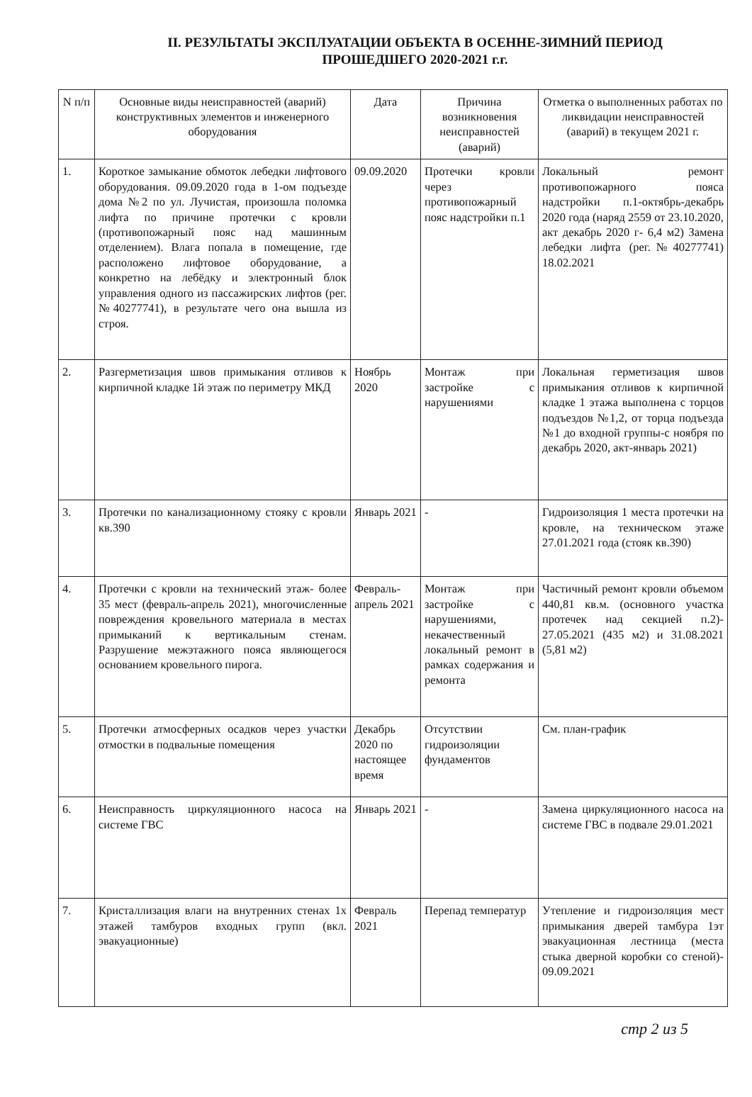II. РЕЗУЛЬТАТЫ ЭКСПЛУАТАЦИИ ОБЪЕКТА В ОСЕННЕ-ЗИМНИЙ ПЕРИОД ПРОШЕДШЕГО 2020-2021 г.г.
| N п/п | Основные виды неисправностей (аварий) конструктивных элементов и инженерного оборудования | Дата | Причина возникновения неисправностей (аварий) | Отметка о выполненных работах по ликвидации неисправностей (аварий) в текущем 2021 г. |
| --- | --- | --- | --- | --- |
| 1. | Короткое замыкание обмоток лебедки лифтового оборудования. 09.09.2020 года в 1-ом подъезде дома №2 по ул. Лучистая, произошла поломка лифта по причине протечки с кровли (противопожарный пояс над машинным отделением). Влага попала в помещение, где расположено лифтовое оборудование, а конкретно на лебёдку и электронный блок управления одного из пассажирских лифтов (рег.№40277741), в результате чего она вышла из строя. | 09.09.2020 | Протечки кровли через противопожарный пояс надстройки п.1 | Локальный ремонт противопожарного пояса надстройки п.1-октябрь-декабрь 2020 года (наряд 2559 от 23.10.2020, акт декабрь 2020 г- 6,4 м2) Замена лебедки лифта (рег.№40277741) 18.02.2021 |
| 2. | Разгерметизация швов примыкания отливов к кирпичной кладке 1й этаж по периметру МКД | Ноябрь 2020 | Монтаж при застройке с нарушениями | Локальная герметизация швов примыкания отливов к кирпичной кладке 1 этажа выполнена с торцов подъездов №1,2, от торца подъезда №1 до входной группы-с ноября по декабрь 2020, акт-январь 2021) |
| 3. | Протечки по канализационному стояку с кровли кв.390 | Январь 2021 | - | Гидроизоляция 1 места протечки на кровле, на техническом этаже 27.01.2021 года (стояк кв.390) |
| 4. | Протечки с кровли на технический этаж- более 35 мест (февраль-апрель 2021), многочисленные повреждения кровельного материала в местах примыканий к вертикальным стенам. Разрушение межэтажного пояса являющегося основанием кровельного пирога. | Февраль-апрель 2021 | Монтаж при застройке с нарушениями, некачественный локальный ремонт в рамках содержания и ремонта | Частичный ремонт кровли объемом 440,81 кв.м. (основного участка протечек над секцией п.2)- 27.05.2021 (435 м2) и 31.08.2021 (5,81 м2) |
| 5. | Протечки атмосферных осадков через участки отмостки в подвальные помещения | Декабрь 2020 по настоящее время | Отсутствии гидроизоляции фундаментов | См. план-график |
| 6. | Неисправность циркуляционного насоса на системе ГВС | Январь 2021 | - | Замена циркуляционного насоса на системе ГВС в подвале 29.01.2021 |
| 7. | Кристаллизация влаги на внутренних стенах 1х этажей тамбуров входных групп (вкл. эвакуационные) | Февраль 2021 | Перепад температур | Утепление и гидроизоляция мест примыкания дверей тамбура 1эт эвакуационная лестница (места стыка дверной коробки со стеной)- 09.09.2021 |
стр 2 из 5